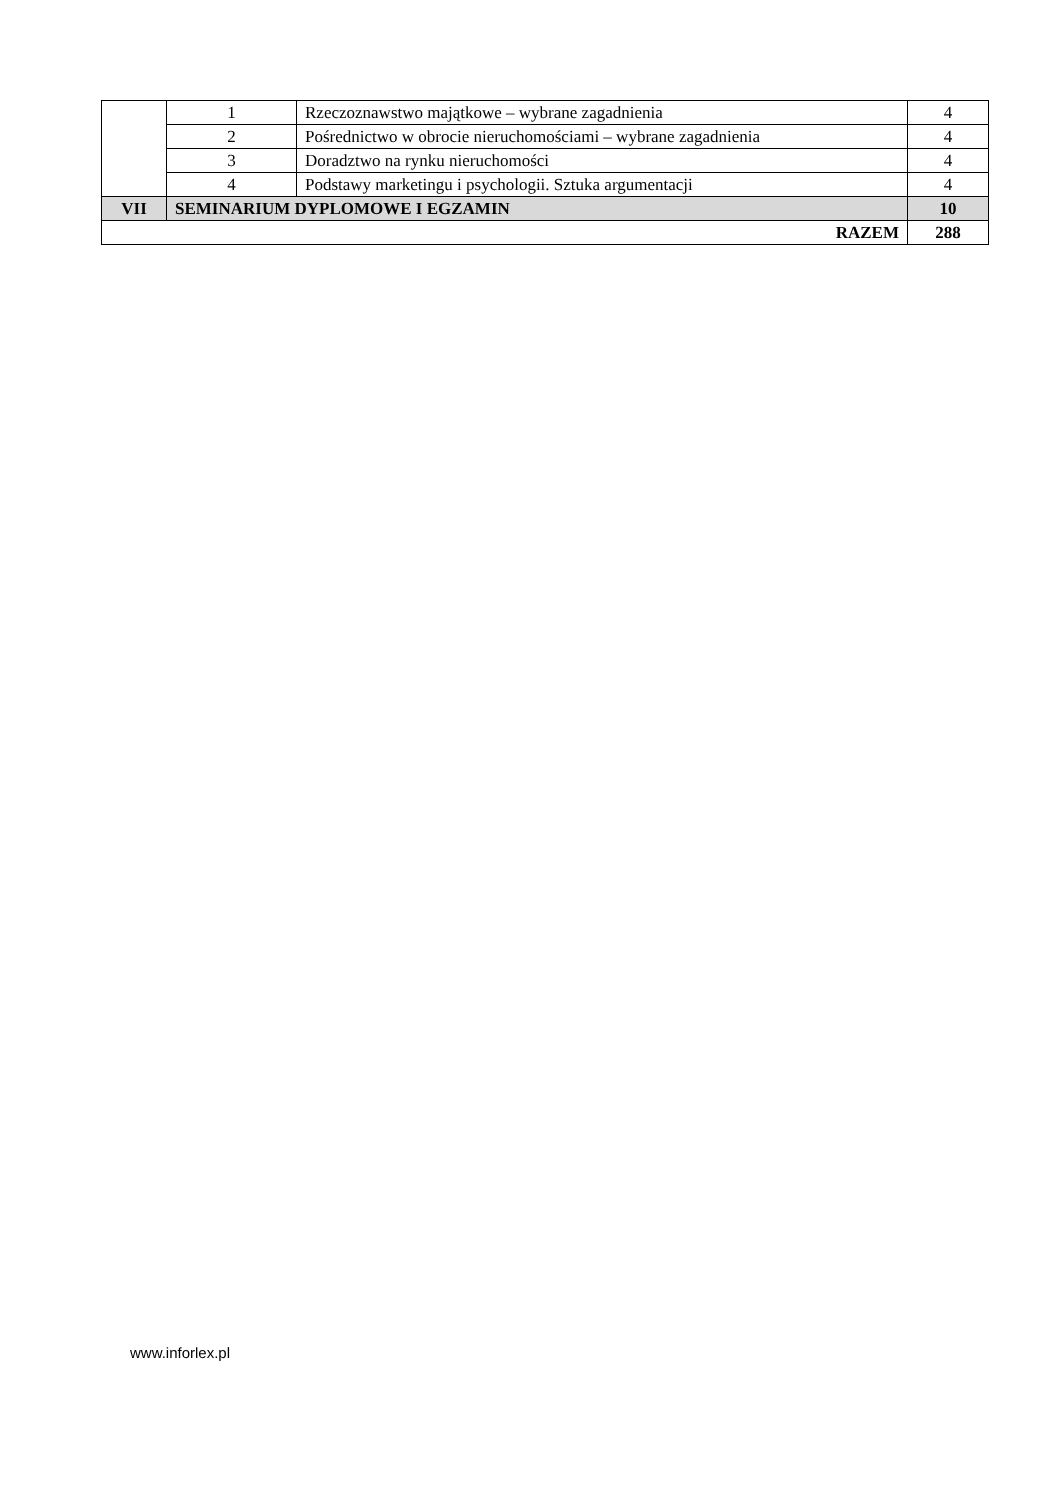| | 1 | Rzeczoznawstwo majątkowe – wybrane zagadnienia | 4 |
| | 2 | Pośrednictwo w obrocie nieruchomościami – wybrane zagadnienia | 4 |
| | 3 | Doradztwo na rynku nieruchomości | 4 |
| | 4 | Podstawy marketingu i psychologii. Sztuka argumentacji | 4 |
| VII | SEMINARIUM DYPLOMOWE I EGZAMIN | | 10 |
| RAZEM | | | 288 |
www.inforlex.pl